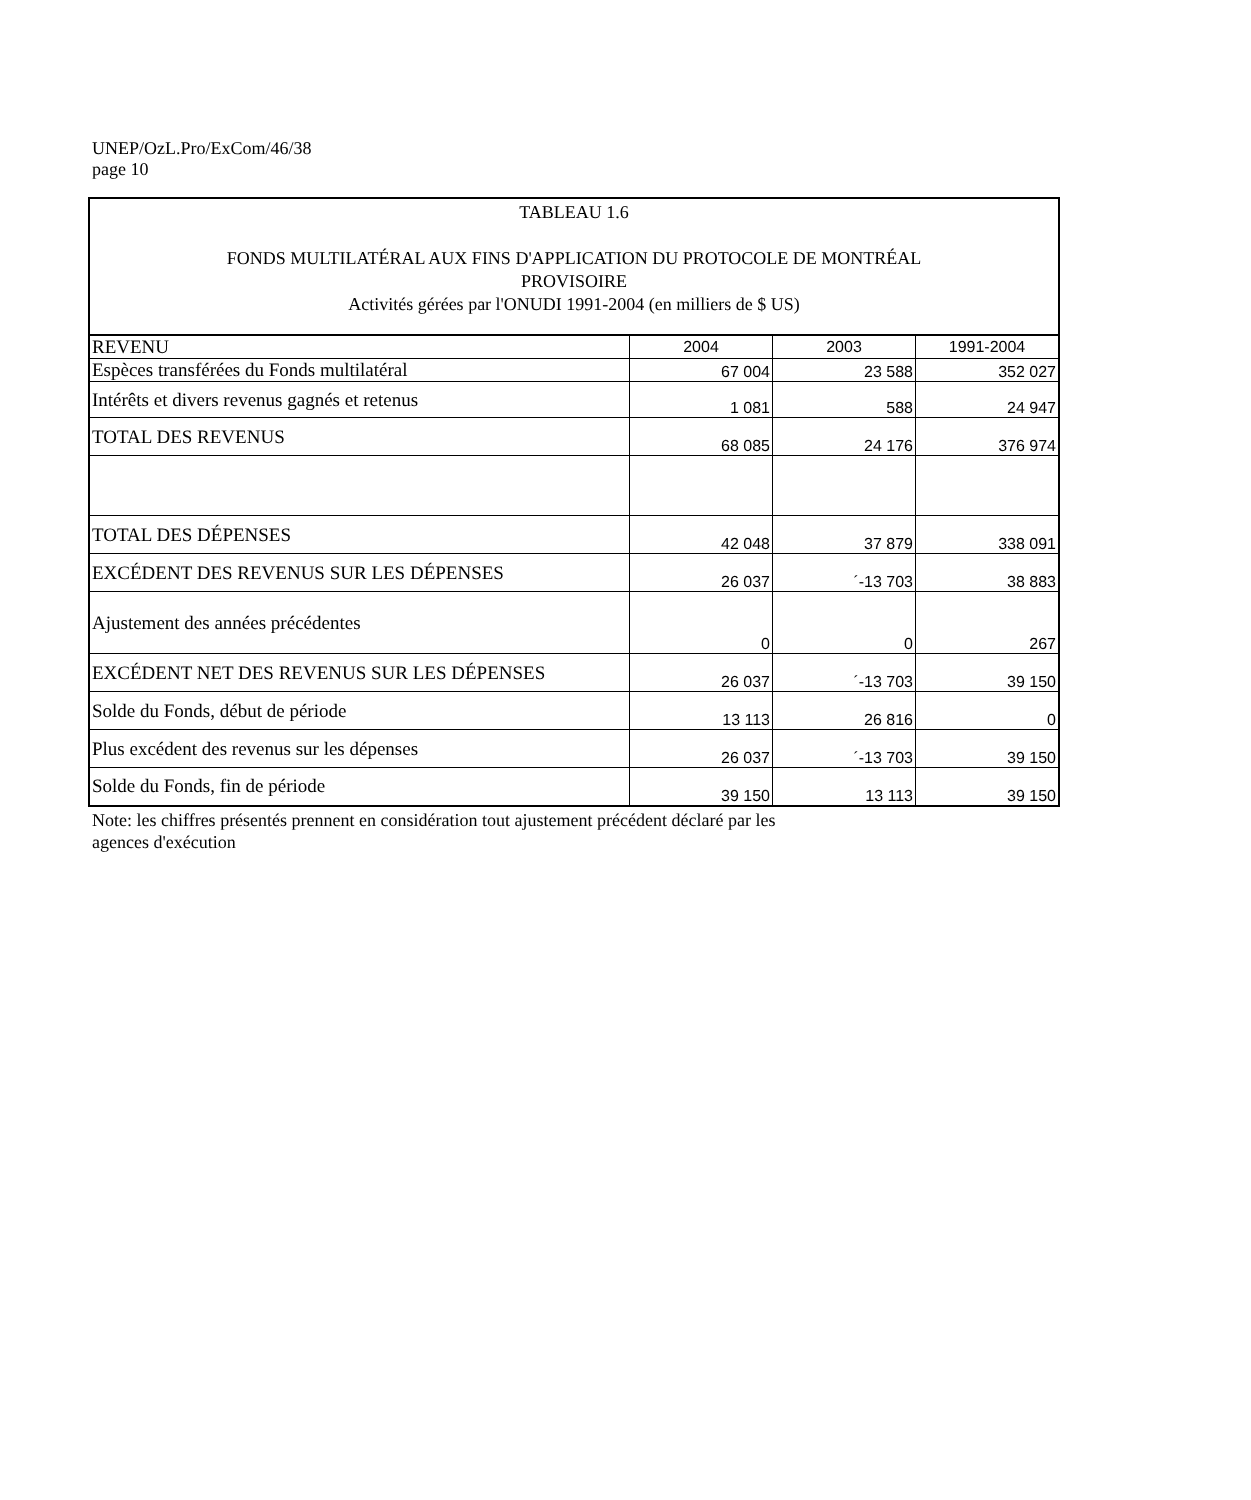UNEP/OzL.Pro/ExCom/46/38
page 10
| TABLEAU 1.6 FONDS MULTILATÉRAL AUX FINS D'APPLICATION DU PROTOCOLE DE MONTRÉAL PROVISOIRE Activités gérées par l'ONUDI 1991-2004 (en milliers de $ US) | | | |
| REVENU | 2004 | 2003 | 1991-2004 |
| Espèces transférées du Fonds multilatéral | 67 004 | 23 588 | 352 027 |
| Intérêts et divers revenus gagnés et retenus | 1 081 | 588 | 24 947 |
| TOTAL DES REVENUS | 68 085 | 24 176 | 376 974 |
| TOTAL DES DÉPENSES | 42 048 | 37 879 | 338 091 |
| EXCÉDENT DES REVENUS SUR LES DÉPENSES | 26 037 | ´-13 703 | 38 883 |
| Ajustement des années précédentes | 0 | 0 | 267 |
| EXCÉDENT NET DES REVENUS SUR LES DÉPENSES | 26 037 | ´-13 703 | 39 150 |
| Solde du Fonds, début de période | 13 113 | 26 816 | 0 |
| Plus excédent des revenus sur les dépenses | 26 037 | ´-13 703 | 39 150 |
| Solde du Fonds, fin de période | 39 150 | 13 113 | 39 150 |
Note: les chiffres présentés prennent en considération tout ajustement précédent déclaré par les
agences d'exécution